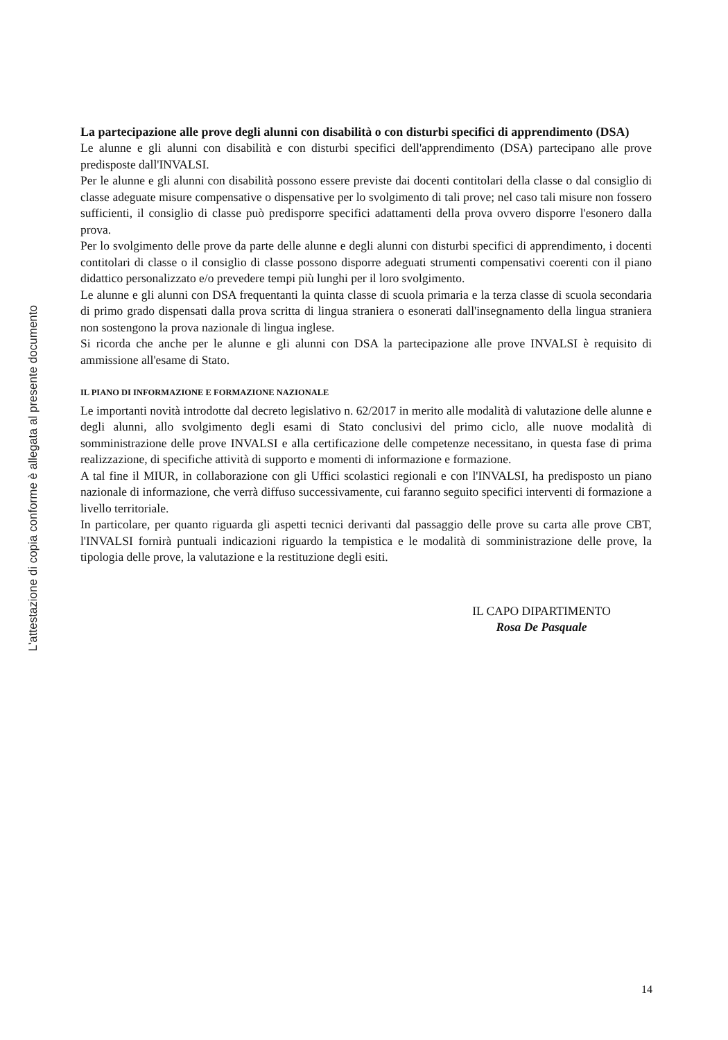L'attestazione di copia conforme è allegata al presente documento
La partecipazione alle prove degli alunni con disabilità o con disturbi specifici di apprendimento (DSA)
Le alunne e gli alunni con disabilità e con disturbi specifici dell'apprendimento (DSA) partecipano alle prove predisposte dall'INVALSI.
Per le alunne e gli alunni con disabilità possono essere previste dai docenti contitolari della classe o dal consiglio di classe adeguate misure compensative o dispensative per lo svolgimento di tali prove; nel caso tali misure non fossero sufficienti, il consiglio di classe può predisporre specifici adattamenti della prova ovvero disporre l'esonero dalla prova.
Per lo svolgimento delle prove da parte delle alunne e degli alunni con disturbi specifici di apprendimento, i docenti contitolari di classe o il consiglio di classe possono disporre adeguati strumenti compensativi coerenti con il piano didattico personalizzato e/o prevedere tempi più lunghi per il loro svolgimento.
Le alunne e gli alunni con DSA frequentanti la quinta classe di scuola primaria e la terza classe di scuola secondaria di primo grado dispensati dalla prova scritta di lingua straniera o esonerati dall'insegnamento della lingua straniera non sostengono la prova nazionale di lingua inglese.
Si ricorda che anche per le alunne e gli alunni con DSA la partecipazione alle prove INVALSI è requisito di ammissione all'esame di Stato.
IL PIANO DI INFORMAZIONE E FORMAZIONE NAZIONALE
Le importanti novità introdotte dal decreto legislativo n. 62/2017 in merito alle modalità di valutazione delle alunne e degli alunni, allo svolgimento degli esami di Stato conclusivi del primo ciclo, alle nuove modalità di somministrazione delle prove INVALSI e alla certificazione delle competenze necessitano, in questa fase di prima realizzazione, di specifiche attività di supporto e momenti di informazione e formazione.
A tal fine il MIUR, in collaborazione con gli Uffici scolastici regionali e con l'INVALSI, ha predisposto un piano nazionale di informazione, che verrà diffuso successivamente, cui faranno seguito specifici interventi di formazione a livello territoriale.
In particolare, per quanto riguarda gli aspetti tecnici derivanti dal passaggio delle prove su carta alle prove CBT, l'INVALSI fornirà puntuali indicazioni riguardo la tempistica e le modalità di somministrazione delle prove, la tipologia delle prove, la valutazione e la restituzione degli esiti.
IL CAPO DIPARTIMENTO
Rosa De Pasquale
14